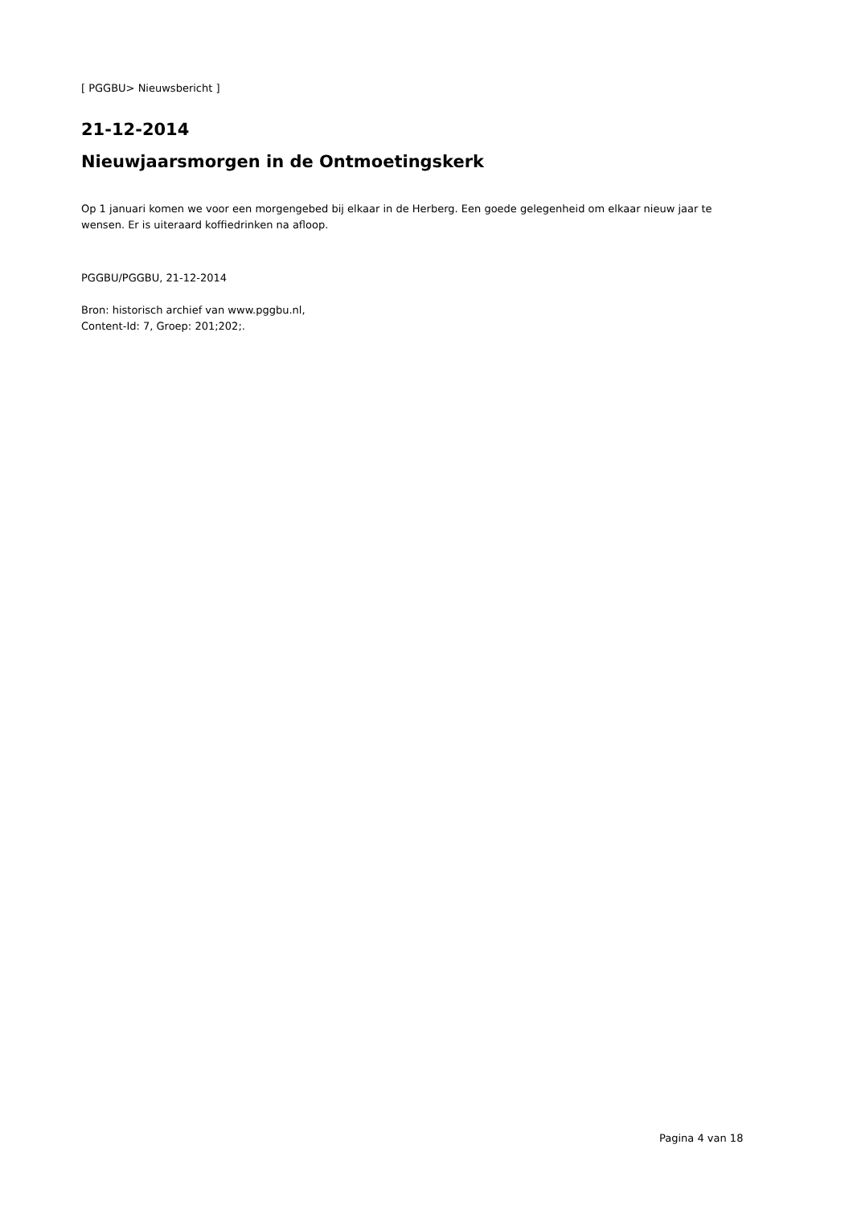[ PGGBU> Nieuwsbericht ]
21-12-2014
Nieuwjaarsmorgen in de Ontmoetingskerk
Op 1 januari komen we voor een morgengebed bij elkaar in de Herberg. Een goede gelegenheid om elkaar nieuw jaar te wensen. Er is uiteraard koffiedrinken na afloop.
PGGBU/PGGBU, 21-12-2014
Bron: historisch archief van www.pggbu.nl,
Content-Id: 7, Groep: 201;202;.
Pagina 4 van 18